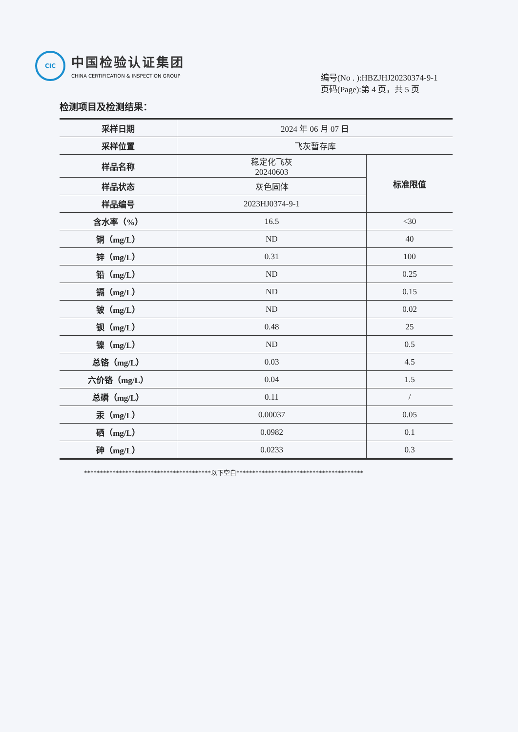CIC
中国检验认证集团
CHINA CERTIFICATION & INSPECTION GROUP
编号(No . ):HBZJHJ20230374-9-1
页码(Page):第 4 页，共 5 页
检测项目及检测结果：
| 采样日期 | 2024 年 06 月 07 日 | |
| 采样位置 | 飞灰暂存库 | |
| 样品名称 | 稳定化飞灰 20240603 | 标准限值 |
| 样品状态 | 灰色固体 | |
| 样品编号 | 2023HJ0374-9-1 | |
| 含水率（%） | 16.5 | <30 |
| 铜（mg/L） | ND | 40 |
| 锌（mg/L） | 0.31 | 100 |
| 铅（mg/L） | ND | 0.25 |
| 镉（mg/L） | ND | 0.15 |
| 铍（mg/L） | ND | 0.02 |
| 钡（mg/L） | 0.48 | 25 |
| 镍（mg/L） | ND | 0.5 |
| 总铬（mg/L） | 0.03 | 4.5 |
| 六价铬（mg/L） | 0.04 | 1.5 |
| 总磷（mg/L） | 0.11 | / |
| 汞（mg/L） | 0.00037 | 0.05 |
| 硒（mg/L） | 0.0982 | 0.1 |
| 砷（mg/L） | 0.0233 | 0.3 |
****************************************以下空白****************************************